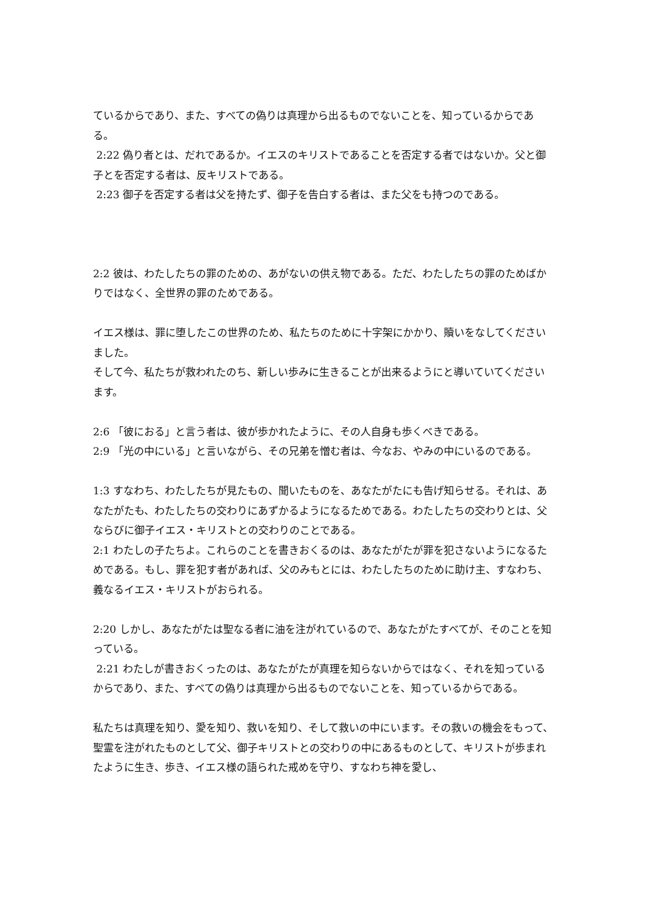ているからであり、また、すべての偽りは真理から出るものでないことを、知っているからである。
2:22 偽り者とは、だれであるか。イエスのキリストであることを否定する者ではないか。父と御子とを否定する者は、反キリストである。
2:23 御子を否定する者は父を持たず、御子を告白する者は、また父をも持つのである。
2:2 彼は、わたしたちの罪のための、あがないの供え物である。ただ、わたしたちの罪のためばかりではなく、全世界の罪のためである。
イエス様は、罪に堕したこの世界のため、私たちのために十字架にかかり、贖いをなしてくださいました。
そして今、私たちが救われたのち、新しい歩みに生きることが出来るようにと導いていてくださいます。
2:6 「彼におる」と言う者は、彼が歩かれたように、その人自身も歩くべきである。
2:9 「光の中にいる」と言いながら、その兄弟を憎む者は、今なお、やみの中にいるのである。
1:3 すなわち、わたしたちが見たもの、聞いたものを、あなたがたにも告げ知らせる。それは、あなたがたも、わたしたちの交わりにあずかるようになるためである。わたしたちの交わりとは、父ならびに御子イエス・キリストとの交わりのことである。
2:1 わたしの子たちよ。これらのことを書きおくるのは、あなたがたが罪を犯さないようになるためである。もし、罪を犯す者があれば、父のみもとには、わたしたちのために助け主、すなわち、義なるイエス・キリストがおられる。
2:20 しかし、あなたがたは聖なる者に油を注がれているので、あなたがたすべてが、そのことを知っている。
2:21 わたしが書きおくったのは、あなたがたが真理を知らないからではなく、それを知っているからであり、また、すべての偽りは真理から出るものでないことを、知っているからである。
私たちは真理を知り、愛を知り、救いを知り、そして救いの中にいます。その救いの機会をもって、聖霊を注がれたものとして父、御子キリストとの交わりの中にあるものとして、キリストが歩まれたように生き、歩き、イエス様の語られた戒めを守り、すなわち神を愛し、